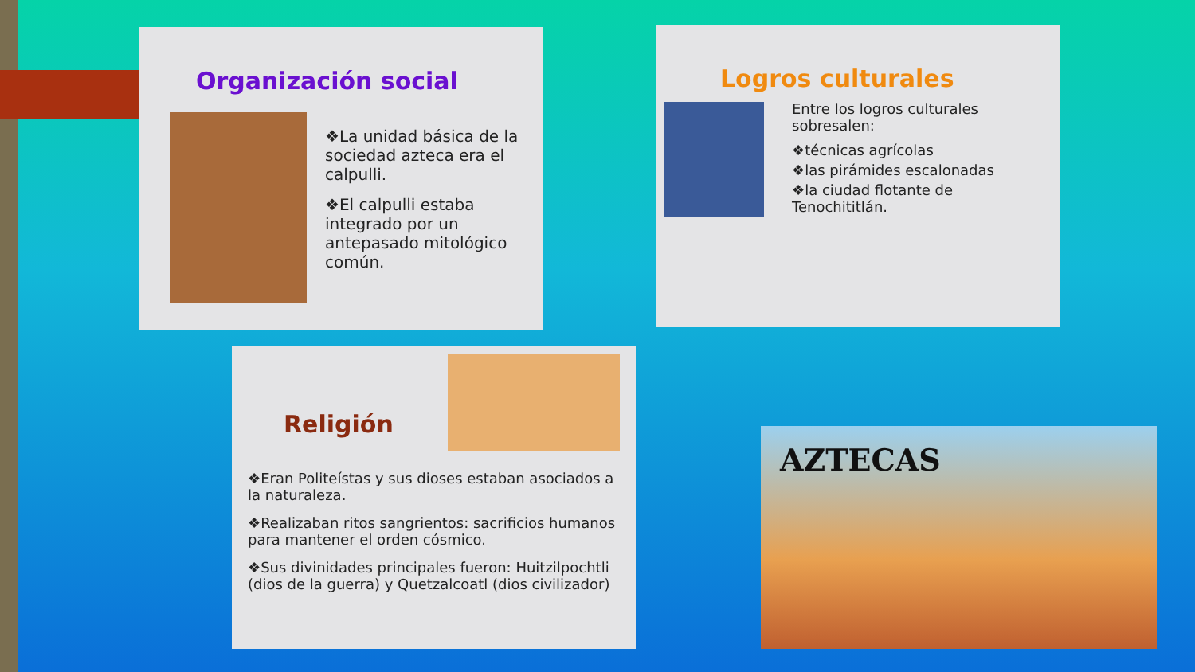Organización social
❖La unidad básica de la sociedad azteca era el calpulli.
❖El calpulli estaba integrado por un antepasado mitológico común.
Logros culturales
Entre los logros culturales sobresalen:
❖técnicas agrícolas
❖las pirámides escalonadas
❖la ciudad flotante de Tenochititlán.
Religión
❖Eran Politeístas y sus dioses estaban asociados a la naturaleza.
❖Realizaban ritos sangrientos: sacrificios humanos para mantener el orden cósmico.
❖Sus divinidades principales fueron: Huitzilpochtli (dios de la guerra) y Quetzalcoatl (dios civilizador)
AZTECAS